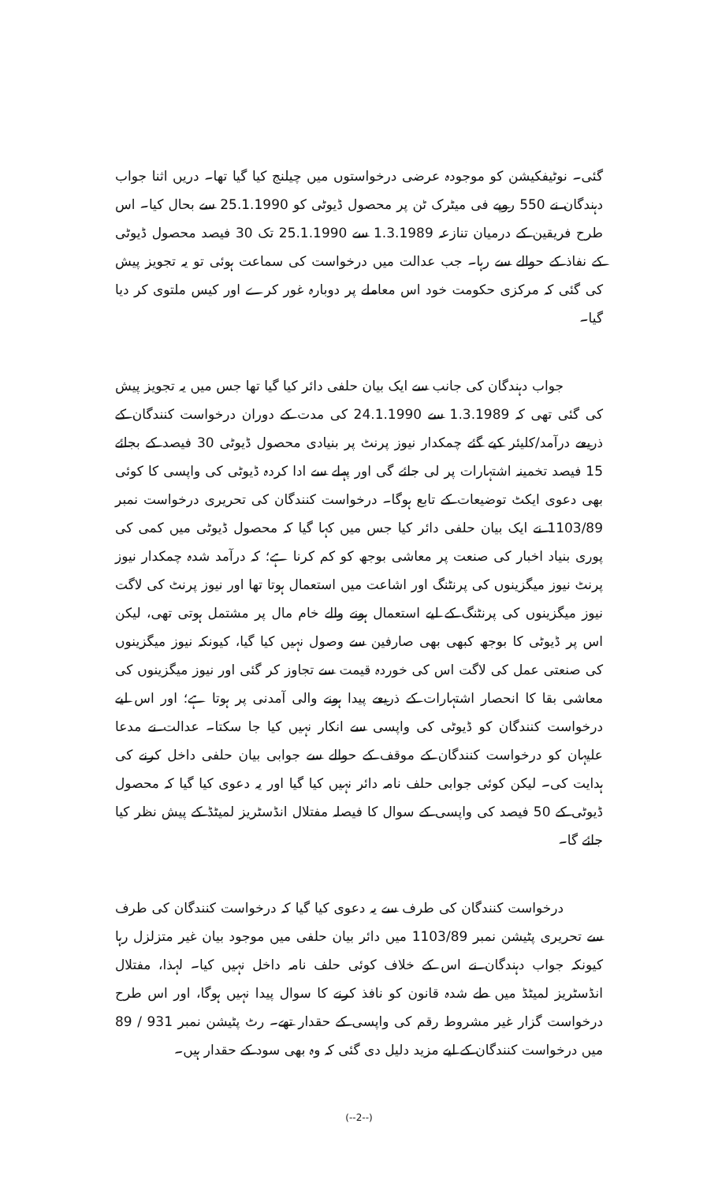گئی۔ نوٹیفکیشن کو موجودہ عرضی درخواستوں میں چیلنج کیا گیا تھا۔ دریں اثنا جواب دہندگان نے 550 روپے فی میٹرک ٹن پر محصول ڈیوٹی کو 25.1.1990 سے بحال کیا۔ اس طرح فریقین کے درمیان تنازعہ 1.3.1989 سے 25.1.1990 تک 30 فیصد محصول ڈیوٹی کے نفاذ کے حوالے سے رہا۔ جب عدالت میں درخواست کی سماعت ہوئی تو یہ تجویز پیش کی گئی کہ مرکزی حکومت خود اس معاملے پر دوبارہ غور کرے اور کیس ملتوی کر دیا گیا۔
جواب دہندگان کی جانب سے ایک بیان حلفی دائر کیا گیا تھا جس میں یہ تجویز پیش کی گئی تھی کہ 1.3.1989 سے 24.1.1990 کی مدت کے دوران درخواست کنندگان کے ذریعے درآمد/کلیئر کیے گئے چمکدار نیوز پرنٹ پر بنیادی محصول ڈیوٹی 30 فیصد کے بجائے 15 فیصد تخمینہ اشتہارات پر لی جائے گی اور پہلے سے ادا کردہ ڈیوٹی کی واپسی کا کوئی بھی دعوی ایکٹ توضیعات کے تابع ہوگا۔ درخواست کنندگان کی تحریری درخواست نمبر 1103/89 نے ایک بیان حلفی دائر کیا جس میں کہا گیا کہ محصول ڈیوٹی میں کمی کی پوری بنیاد اخبار کی صنعت پر معاشی بوجھ کو کم کرنا ہے؛ کہ درآمد شدہ چمکدار نیوز پرنٹ نیوز میگزینوں کی پرنٹنگ اور اشاعت میں استعمال ہوتا تھا اور نیوز پرنٹ کی لاگت نیوز میگزینوں کی پرنٹنگ کے لیے استعمال ہونے والے خام مال پر مشتمل ہوتی تھی، لیکن اس پر ڈیوٹی کا بوجھ کبھی بھی صارفین سے وصول نہیں کیا گیا، کیونکہ نیوز میگزینوں کی صنعتی عمل کی لاگت اس کی خوردہ قیمت سے تجاوز کر گئی اور نیوز میگزینوں کی معاشی بقا کا انحصار اشتہارات کے ذریعے پیدا ہونے والی آمدنی پر ہوتا ہے؛ اور اس لیے درخواست کنندگان کو ڈیوٹی کی واپسی سے انکار نہیں کیا جا سکتا۔ عدالت نے مدعا علیہان کو درخواست کنندگان کے موقف کے حوالے سے جوابی بیان حلفی داخل کرنے کی ہدایت کی۔ لیکن کوئی جوابی حلف نامہ دائر نہیں کیا گیا اور یہ دعوی کیا گیا کہ محصول ڈیوٹی کے 50 فیصد کی واپسی کے سوال کا فیصلہ مفتلال انڈسٹریز لمیٹڈ کے پیش نظر کیا جائے گا۔
درخواست کنندگان کی طرف سے یہ دعوی کیا گیا کہ درخواست کنندگان کی طرف سے تحریری پٹیشن نمبر 1103/89 میں دائر بیان حلفی میں موجود بیان غیر متزلزل رہا کیونکہ جواب دہندگان نے اس کے خلاف کوئی حلف نامہ داخل نہیں کیا۔ لہذا، مفتلال انڈسٹریز لمیٹڈ میں طے شدہ قانون کو نافذ کرنے کا سوال پیدا نہیں ہوگا، اور اس طرح درخواست گزار غیر مشروط رقم کی واپسی کے حقدار تھے۔ رٹ پٹیشن نمبر 931 / 89 میں درخواست کنندگان کے لیے مزید دلیل دی گئی کہ وہ بھی سود کے حقدار ہیں۔
(--2--)